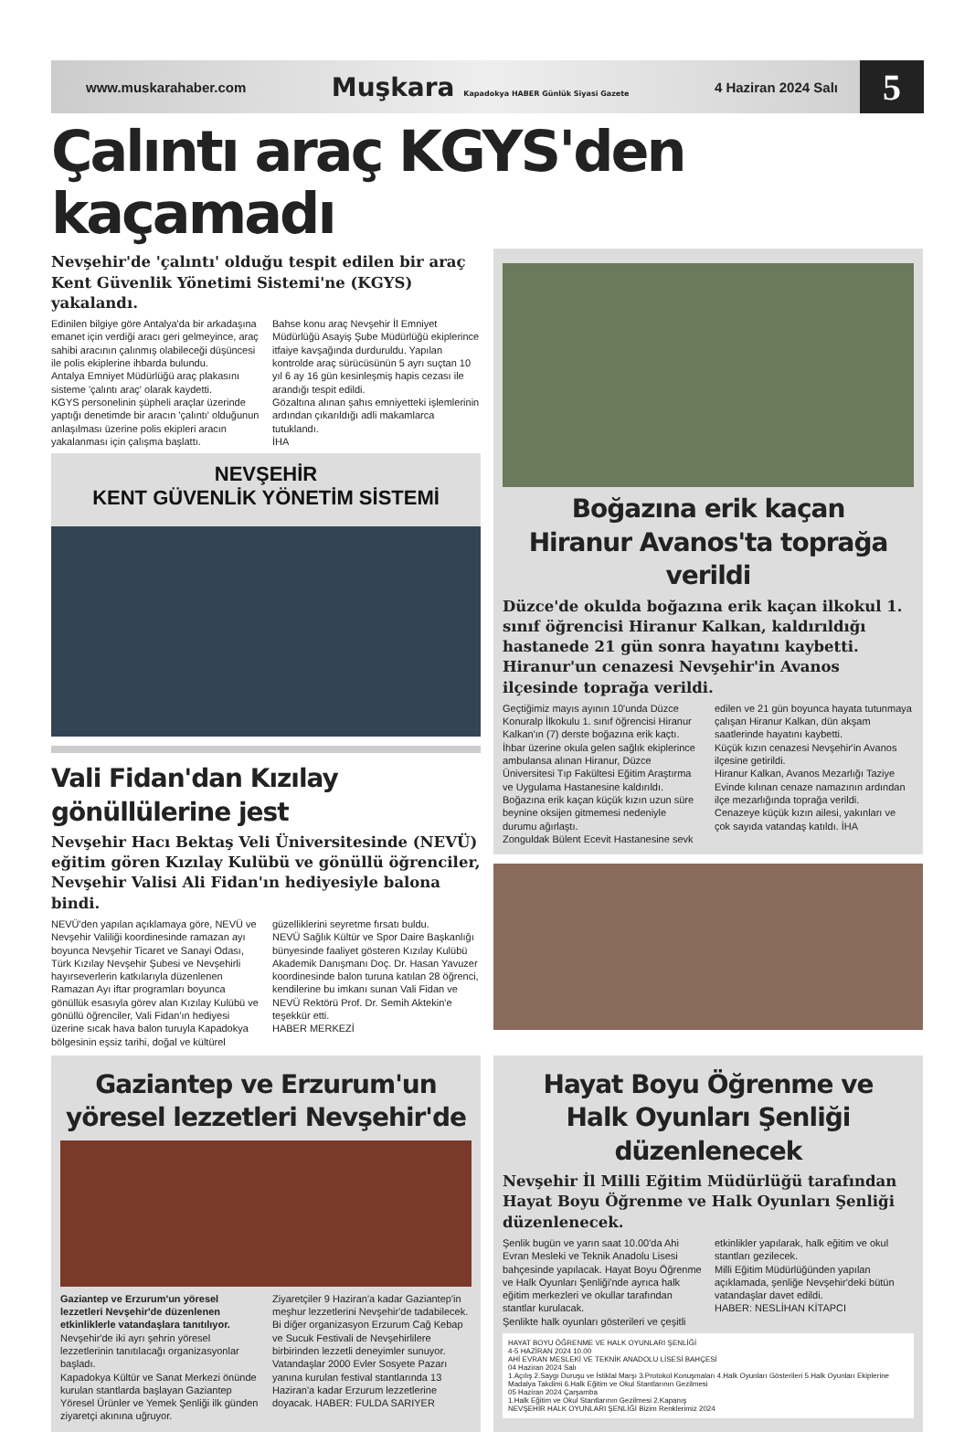www.muskarahaber.com Muşkara Kapadokya HABER Günlük Siyasi Gazete 4 Haziran 2024 Salı 5
Çalıntı araç KGYS'den kaçamadı
Nevşehir'de 'çalıntı' olduğu tespit edilen bir araç Kent Güvenlik Yönetimi Sistemi'ne (KGYS) yakalandı.
Edinilen bilgiye göre Antalya'da bir arkadaşına emanet için verdiği aracı geri gelmeyince, araç sahibi aracının çalınmış olabileceği düşüncesi ile polis ekiplerine ihbarda bulundu.
Antalya Emniyet Müdürlüğü araç plakasını sisteme 'çalıntı araç' olarak kaydetti.
KGYS personelinin şüpheli araçlar üzerinde yaptığı denetimde bir aracın 'çalıntı' olduğunun anlaşılması üzerine polis ekipleri aracın yakalanması için çalışma başlattı.
Bahse konu araç Nevşehir İl Emniyet Müdürlüğü Asayiş Şube Müdürlüğü ekiplerince itfaiye kavşağında durduruldu. Yapılan kontrolde araç sürücüsünün 5 ayrı suçtan 10 yıl 6 ay 16 gün kesinleşmiş hapis cezası ile arandığı tespit edildi.
Gözaltına alınan şahıs emniyetteki işlemlerinin ardından çıkarıldığı adli makamlarca tutuklandı.
İHA
NEVŞEHİR
KENT GÜVENLİK YÖNETİM SİSTEMİ
Vali Fidan'dan Kızılay gönüllülerine jest
Nevşehir Hacı Bektaş Veli Üniversitesinde (NEVÜ) eğitim gören Kızılay Kulübü ve gönüllü öğrenciler, Nevşehir Valisi Ali Fidan'ın hediyesiyle balona bindi.
NEVÜ'den yapılan açıklamaya göre, NEVÜ ve Nevşehir Valiliği koordinesinde ramazan ayı boyunca Nevşehir Ticaret ve Sanayi Odası, Türk Kızılay Nevşehir Şubesi ve Nevşehirli hayırseverlerin katkılarıyla düzenlenen Ramazan Ayı iftar programları boyunca gönüllük esasıyla görev alan Kızılay Kulübü ve gönüllü öğrenciler, Vali Fidan'ın hediyesi üzerine sıcak hava balon turuyla Kapadokya bölgesinin eşsiz tarihi, doğal ve kültürel güzelliklerini seyretme fırsatı buldu.
NEVÜ Sağlık Kültür ve Spor Daire Başkanlığı bünyesinde faaliyet gösteren Kızılay Kulübü Akademik Danışmanı Doç. Dr. Hasan Yavuzer koordinesinde balon turuna katılan 28 öğrenci, kendilerine bu imkanı sunan Vali Fidan ve NEVÜ Rektörü Prof. Dr. Semih Aktekin'e teşekkür etti.
HABER MERKEZİ
Boğazına erik kaçan
Hiranur Avanos'ta toprağa verildi
Düzce'de okulda boğazına erik kaçan ilkokul 1. sınıf öğrencisi Hiranur Kalkan, kaldırıldığı hastanede 21 gün sonra hayatını kaybetti. Hiranur'un cenazesi Nevşehir'in Avanos ilçesinde toprağa verildi.
Geçtiğimiz mayıs ayının 10'unda Düzce Konuralp İlkokulu 1. sınıf öğrencisi Hiranur Kalkan'ın (7) derste boğazına erik kaçtı.
İhbar üzerine okula gelen sağlık ekiplerince ambulansa alınan Hiranur, Düzce Üniversitesi Tıp Fakültesi Eğitim Araştırma ve Uygulama Hastanesine kaldırıldı.
Boğazına erik kaçan küçük kızın uzun süre beynine oksijen gitmemesi nedeniyle durumu ağırlaştı.
Zonguldak Bülent Ecevit Hastanesine sevk edilen ve 21 gün boyunca hayata tutunmaya çalışan Hiranur Kalkan, dün akşam saatlerinde hayatını kaybetti.
Küçük kızın cenazesi Nevşehir'in Avanos ilçesine getirildi.
Hiranur Kalkan, Avanos Mezarlığı Taziye Evinde kılınan cenaze namazının ardından ilçe mezarlığında toprağa verildi.
Cenazeye küçük kızın ailesi, yakınları ve çok sayıda vatandaş katıldı. İHA
Gaziantep ve Erzurum'un yöresel lezzetleri Nevşehir'de
Gaziantep ve Erzurum'un yöresel lezzetleri Nevşehir'de düzenlenen etkinliklerle vatandaşlara tanıtılıyor.
Nevşehir'de iki ayrı şehrin yöresel lezzetlerinin tanıtılacağı organizasyonlar başladı.
Kapadokya Kültür ve Sanat Merkezi önünde kurulan stantlarda başlayan Gaziantep Yöresel Ürünler ve Yemek Şenliği ilk günden ziyaretçi akınına uğruyor.
Ziyaretçiler 9 Haziran'a kadar Gaziantep'in meşhur lezzetlerini Nevşehir'de tadabilecek.
Bi diğer organizasyon Erzurum Cağ Kebap ve Sucuk Festivali de Nevşehirlilere birbirinden lezzetli deneyimler sunuyor.
Vatandaşlar 2000 Evler Sosyete Pazarı yanına kurulan festival stantlarında 13 Haziran'a kadar Erzurum lezzetlerine doyacak. HABER: FULDA SARIYER
Hayat Boyu Öğrenme ve
Halk Oyunları Şenliği düzenlenecek
Nevşehir İl Milli Eğitim Müdürlüğü tarafından Hayat Boyu Öğrenme ve Halk Oyunları Şenliği düzenlenecek.
Şenlik bugün ve yarın saat 10.00'da Ahi Evran Mesleki ve Teknik Anadolu Lisesi bahçesinde yapılacak. Hayat Boyu Öğrenme ve Halk Oyunları Şenliği'nde ayrıca halk eğitim merkezleri ve okullar tarafından stantlar kurulacak.
Şenlikte halk oyunları gösterileri ve çeşitli etkinlikler yapılarak, halk eğitim ve okul stantları gezilecek.
Milli Eğitim Müdürlüğünden yapılan açıklamada, şenliğe Nevşehir'deki bütün vatandaşlar davet edildi.
HABER: NESLİHAN KİTAPCI
HAYAT BOYU ÖĞRENME VE HALK OYUNLARI ŞENLİĞİ
4-5 HAZİRAN 2024 10.00
AHİ EVRAN MESLEKİ VE TEKNİK ANADOLU LİSESİ BAHÇESİ
04 Haziran 2024 Salı
1.Açılış 2.Saygı Duruşu ve İstiklal Marşı 3.Protokol Konuşmaları 4.Halk Oyunları Gösterileri 5.Halk Oyunları Ekiplerine Madalya Takdimi 6.Halk Eğitim ve Okul Stantlarının Gezilmesi
05 Haziran 2024 Çarşamba
1.Halk Eğitim ve Okul Stantlarının Gezilmesi 2.Kapanış
NEVŞEHİR HALK OYUNLARI ŞENLİĞİ Bizim Renklerimiz 2024